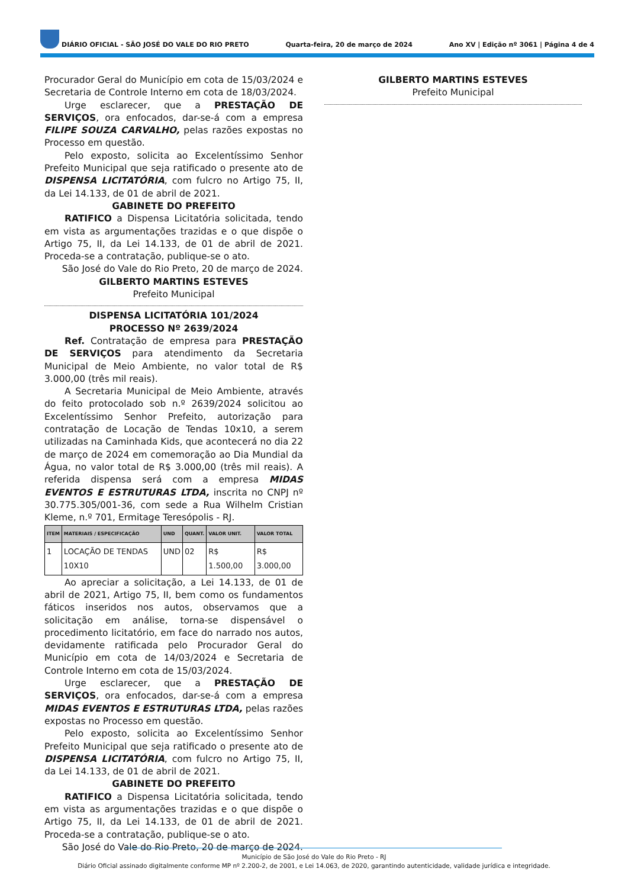DIÁRIO OFICIAL - SÃO JOSÉ DO VALE DO RIO PRETO Quarta-feira, 20 de março de 2024 Ano XV | Edição nº 3061 | Página 4 de 4
Procurador Geral do Município em cota de 15/03/2024 e Secretaria de Controle Interno em cota de 18/03/2024.
Urge esclarecer, que a PRESTAÇÃO DE SERVIÇOS, ora enfocados, dar-se-á com a empresa FILIPE SOUZA CARVALHO, pelas razões expostas no Processo em questão.
Pelo exposto, solicita ao Excelentíssimo Senhor Prefeito Municipal que seja ratificado o presente ato de DISPENSA LICITATÓRIA, com fulcro no Artigo 75, II, da Lei 14.133, de 01 de abril de 2021.
GABINETE DO PREFEITO
RATIFICO a Dispensa Licitatória solicitada, tendo em vista as argumentações trazidas e o que dispõe o Artigo 75, II, da Lei 14.133, de 01 de abril de 2021. Proceda-se a contratação, publique-se o ato.
São José do Vale do Rio Preto, 20 de março de 2024.
GILBERTO MARTINS ESTEVES
Prefeito Municipal
DISPENSA LICITATÓRIA 101/2024
PROCESSO Nº 2639/2024
Ref. Contratação de empresa para PRESTAÇÃO DE SERVIÇOS para atendimento da Secretaria Municipal de Meio Ambiente, no valor total de R$ 3.000,00 (três mil reais).
A Secretaria Municipal de Meio Ambiente, através do feito protocolado sob n.º 2639/2024 solicitou ao Excelentíssimo Senhor Prefeito, autorização para contratação de Locação de Tendas 10x10, a serem utilizadas na Caminhada Kids, que acontecerá no dia 22 de março de 2024 em comemoração ao Dia Mundial da Água, no valor total de R$ 3.000,00 (três mil reais). A referida dispensa será com a empresa MIDAS EVENTOS E ESTRUTURAS LTDA, inscrita no CNPJ nº 30.775.305/001-36, com sede a Rua Wilhelm Cristian Kleme, n.º 701, Ermitage Teresópolis - RJ.
| ITEM | MATERIAIS / ESPECIFICAÇÃO | UND | QUANT. | VALOR UNIT. | VALOR TOTAL |
| --- | --- | --- | --- | --- | --- |
| 1 | LOCAÇÃO DE TENDAS 10X10 | UND | 02 | R$ 1.500,00 | R$ 3.000,00 |
Ao apreciar a solicitação, a Lei 14.133, de 01 de abril de 2021, Artigo 75, II, bem como os fundamentos fáticos inseridos nos autos, observamos que a solicitação em análise, torna-se dispensável o procedimento licitatório, em face do narrado nos autos, devidamente ratificada pelo Procurador Geral do Município em cota de 14/03/2024 e Secretaria de Controle Interno em cota de 15/03/2024.
Urge esclarecer, que a PRESTAÇÃO DE SERVIÇOS, ora enfocados, dar-se-á com a empresa MIDAS EVENTOS E ESTRUTURAS LTDA, pelas razões expostas no Processo em questão.
Pelo exposto, solicita ao Excelentíssimo Senhor Prefeito Municipal que seja ratificado o presente ato de DISPENSA LICITATÓRIA, com fulcro no Artigo 75, II, da Lei 14.133, de 01 de abril de 2021.
GABINETE DO PREFEITO
RATIFICO a Dispensa Licitatória solicitada, tendo em vista as argumentações trazidas e o que dispõe o Artigo 75, II, da Lei 14.133, de 01 de abril de 2021. Proceda-se a contratação, publique-se o ato.
São José do Vale do Rio Preto, 20 de março de 2024.
GILBERTO MARTINS ESTEVES
Prefeito Municipal
Município de São José do Vale do Rio Preto - RJ
Diário Oficial assinado digitalmente conforme MP nº 2.200-2, de 2001, e Lei 14.063, de 2020, garantindo autenticidade, validade jurídica e integridade.